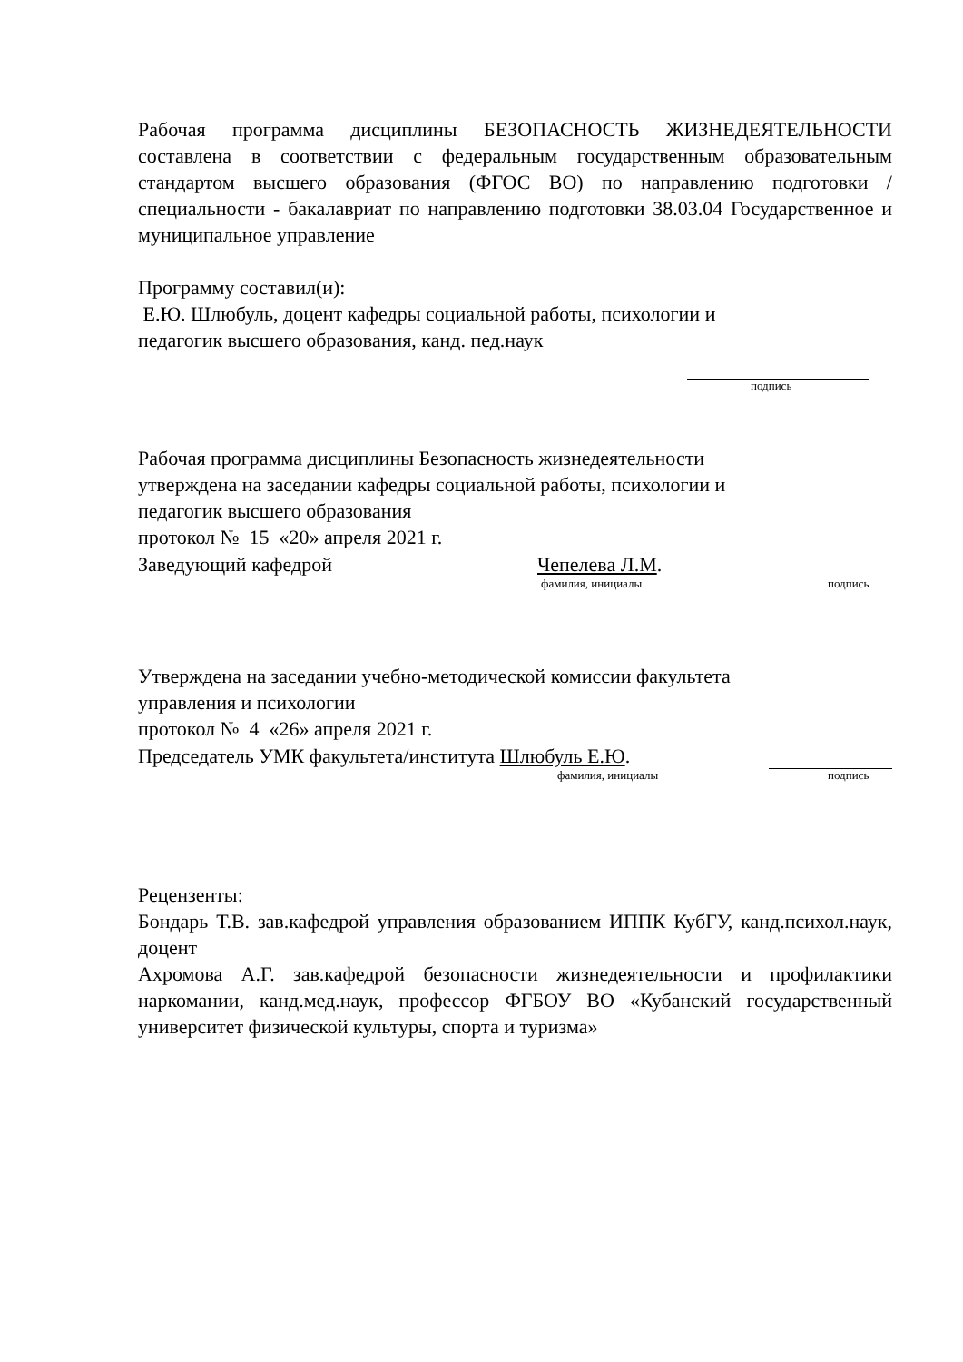Рабочая программа дисциплины БЕЗОПАСНОСТЬ ЖИЗНЕДЕЯТЕЛЬНОСТИ составлена в соответствии с федеральным государственным образовательным стандартом высшего образования (ФГОС ВО) по направлению подготовки / специальности - бакалавриат по направлению подготовки 38.03.04 Государственное и муниципальное управление
Программу составил(и):
Е.Ю. Шлюбуль, доцент кафедры социальной работы, психологии и
педагогик высшего образования, канд. пед.наук
подпись
Рабочая программа дисциплины Безопасность жизнедеятельности
утверждена на заседании кафедры социальной работы, психологии и
педагогик высшего образования
протокол № 15 «20» апреля 2021 г.
Заведующий кафедрой Чепелева Л.М.
фамилия, инициалы подпись
Утверждена на заседании учебно-методической комиссии факультета
управления и психологии
протокол № 4 «26» апреля 2021 г.
Председатель УМК факультета/института Шлюбуль Е.Ю.
фамилия, инициалы подпись
Рецензенты:
Бондарь Т.В. зав.кафедрой управления образованием ИППК КубГУ, канд.психол.наук, доцент
Ахромова А.Г. зав.кафедрой безопасности жизнедеятельности и профилактики наркомании, канд.мед.наук, профессор ФГБОУ ВО «Кубанский государственный университет физической культуры, спорта и туризма»